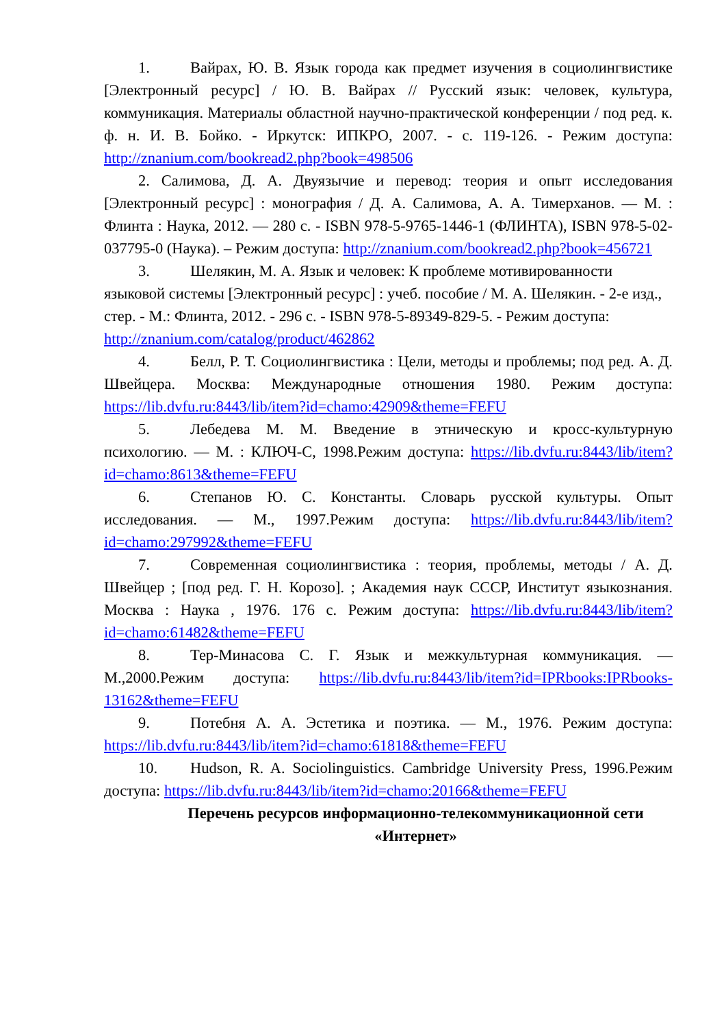1. Вайрах, Ю. В. Язык города как предмет изучения в социолингвистике [Электронный ресурс] / Ю. В. Вайрах // Русский язык: человек, культура, коммуникация. Материалы областной научно-практической конференции / под ред. к. ф. н. И. В. Бойко. - Иркутск: ИПКРО, 2007. - с. 119-126. - Режим доступа: http://znanium.com/bookread2.php?book=498506
2. Салимова, Д. А. Двуязычие и перевод: теория и опыт исследования [Электронный ресурс] : монография / Д. А. Салимова, А. А. Тимерханов. — М. : Флинта : Наука, 2012. — 280 с. - ISBN 978-5-9765-1446-1 (ФЛИНТА), ISBN 978-5-02-037795-0 (Наука). – Режим доступа: http://znanium.com/bookread2.php?book=456721
3. Шелякин, М. А. Язык и человек: К проблеме мотивированности языковой системы [Электронный ресурс] : учеб. пособие / М. А. Шелякин. - 2-е изд., стер. - М.: Флинта, 2012. - 296 с. - ISBN 978-5-89349-829-5. - Режим доступа: http://znanium.com/catalog/product/462862
4. Белл, Р. Т. Социолингвистика : Цели, методы и проблемы; под ред. А. Д. Швейцера. Москва: Международные отношения 1980. Режим доступа: https://lib.dvfu.ru:8443/lib/item?id=chamo:42909&theme=FEFU
5. Лебедева М. М. Введение в этническую и кросс-культурную психологию. — М. : КЛЮЧ-С, 1998.Режим доступа: https://lib.dvfu.ru:8443/lib/item?id=chamo:8613&theme=FEFU
6. Степанов Ю. С. Константы. Словарь русской культуры. Опыт исследования. — М., 1997.Режим доступа: https://lib.dvfu.ru:8443/lib/item?id=chamo:297992&theme=FEFU
7. Современная социолингвистика : теория, проблемы, методы / А. Д. Швейцер ; [под ред. Г. Н. Корозо]. ; Академия наук СССР, Институт языкознания. Москва : Наука , 1976. 176 с. Режим доступа: https://lib.dvfu.ru:8443/lib/item?id=chamo:61482&theme=FEFU
8. Тер-Минасова С. Г. Язык и межкультурная коммуникация. — М.,2000.Режим доступа: https://lib.dvfu.ru:8443/lib/item?id=IPRbooks:IPRbooks-13162&theme=FEFU
9. Потебня А. А. Эстетика и поэтика. — М., 1976. Режим доступа: https://lib.dvfu.ru:8443/lib/item?id=chamo:61818&theme=FEFU
10. Hudson, R. A. Sociolinguistics. Cambridge University Press, 1996.Режим доступа: https://lib.dvfu.ru:8443/lib/item?id=chamo:20166&theme=FEFU
Перечень ресурсов информационно-телекоммуникационной сети «Интернет»